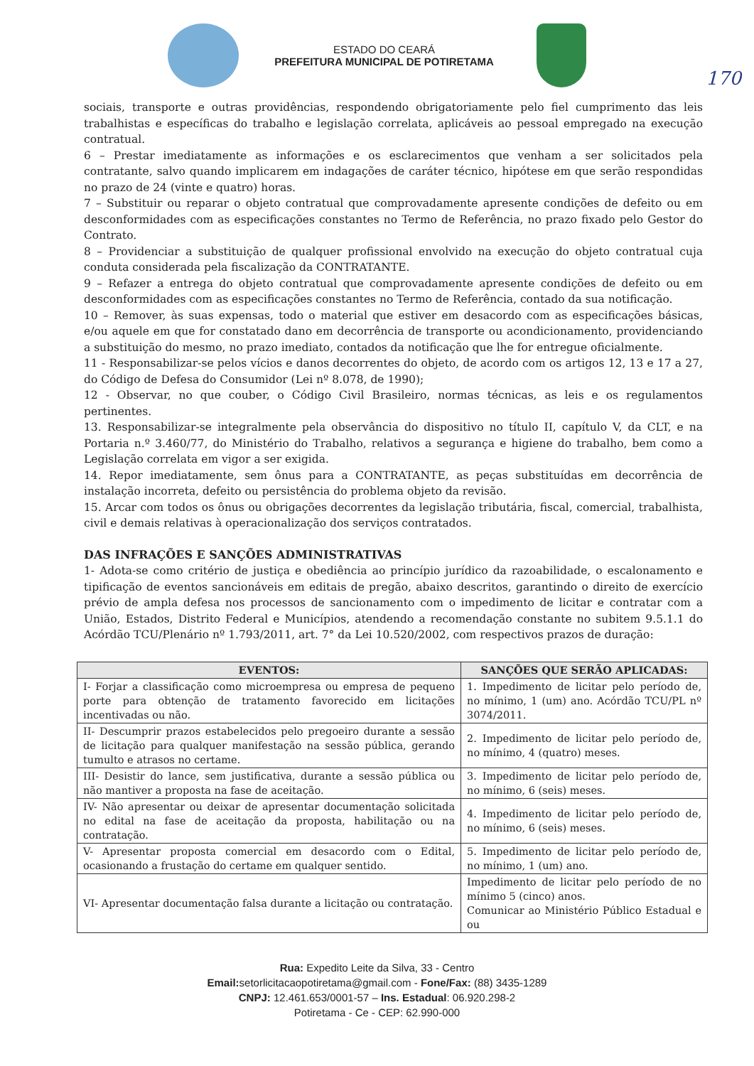ESTADO DO CEARÁ
PREFEITURA MUNICIPAL DE POTIRETAMA
170
sociais, transporte e outras providências, respondendo obrigatoriamente pelo fiel cumprimento das leis trabalhistas e específicas do trabalho e legislação correlata, aplicáveis ao pessoal empregado na execução contratual.
6 – Prestar imediatamente as informações e os esclarecimentos que venham a ser solicitados pela contratante, salvo quando implicarem em indagações de caráter técnico, hipótese em que serão respondidas no prazo de 24 (vinte e quatro) horas.
7 – Substituir ou reparar o objeto contratual que comprovadamente apresente condições de defeito ou em desconformidades com as especificações constantes no Termo de Referência, no prazo fixado pelo Gestor do Contrato.
8 – Providenciar a substituição de qualquer profissional envolvido na execução do objeto contratual cuja conduta considerada pela fiscalização da CONTRATANTE.
9 – Refazer a entrega do objeto contratual que comprovadamente apresente condições de defeito ou em desconformidades com as especificações constantes no Termo de Referência, contado da sua notificação.
10 – Remover, às suas expensas, todo o material que estiver em desacordo com as especificações básicas, e/ou aquele em que for constatado dano em decorrência de transporte ou acondicionamento, providenciando a substituição do mesmo, no prazo imediato, contados da notificação que lhe for entregue oficialmente.
11 - Responsabilizar-se pelos vícios e danos decorrentes do objeto, de acordo com os artigos 12, 13 e 17 a 27, do Código de Defesa do Consumidor (Lei nº 8.078, de 1990);
12 - Observar, no que couber, o Código Civil Brasileiro, normas técnicas, as leis e os regulamentos pertinentes.
13. Responsabilizar-se integralmente pela observância do dispositivo no título II, capítulo V, da CLT, e na Portaria n.º 3.460/77, do Ministério do Trabalho, relativos a segurança e higiene do trabalho, bem como a Legislação correlata em vigor a ser exigida.
14. Repor imediatamente, sem ônus para a CONTRATANTE, as peças substituídas em decorrência de instalação incorreta, defeito ou persistência do problema objeto da revisão.
15. Arcar com todos os ônus ou obrigações decorrentes da legislação tributária, fiscal, comercial, trabalhista, civil e demais relativas à operacionalização dos serviços contratados.
DAS INFRAÇÕES E SANÇÕES ADMINISTRATIVAS
1- Adota-se como critério de justiça e obediência ao princípio jurídico da razoabilidade, o escalonamento e tipificação de eventos sancionáveis em editais de pregão, abaixo descritos, garantindo o direito de exercício prévio de ampla defesa nos processos de sancionamento com o impedimento de licitar e contratar com a União, Estados, Distrito Federal e Municípios, atendendo a recomendação constante no subitem 9.5.1.1 do Acórdão TCU/Plenário nº 1.793/2011, art. 7° da Lei 10.520/2002, com respectivos prazos de duração:
| EVENTOS: | SANÇÕES QUE SERÃO APLICADAS: |
| --- | --- |
| I- Forjar a classificação como microempresa ou empresa de pequeno porte para obtenção de tratamento favorecido em licitações incentivadas ou não. | 1. Impedimento de licitar pelo período de, no mínimo, 1 (um) ano. Acórdão TCU/PL nº 3074/2011. |
| II- Descumprir prazos estabelecidos pelo pregoeiro durante a sessão de licitação para qualquer manifestação na sessão pública, gerando tumulto e atrasos no certame. | 2. Impedimento de licitar pelo período de, no mínimo, 4 (quatro) meses. |
| III- Desistir do lance, sem justificativa, durante a sessão pública ou não mantiver a proposta na fase de aceitação. | 3. Impedimento de licitar pelo período de, no mínimo, 6 (seis) meses. |
| IV- Não apresentar ou deixar de apresentar documentação solicitada no edital na fase de aceitação da proposta, habilitação ou na contratação. | 4. Impedimento de licitar pelo período de, no mínimo, 6 (seis) meses. |
| V- Apresentar proposta comercial em desacordo com o Edital, ocasionando a frustação do certame em qualquer sentido. | 5. Impedimento de licitar pelo período de, no mínimo, 1 (um) ano. |
| VI- Apresentar documentação falsa durante a licitação ou contratação. | Impedimento de licitar pelo período de no mínimo 5 (cinco) anos. Comunicar ao Ministério Público Estadual e ou |
Rua: Expedito Leite da Silva, 33 - Centro
Email: setorlicitacaopotiretama@gmail.com - Fone/Fax: (88) 3435-1289
CNPJ: 12.461.653/0001-57 – Ins. Estadual: 06.920.298-2
Potiretama - Ce - CEP: 62.990-000